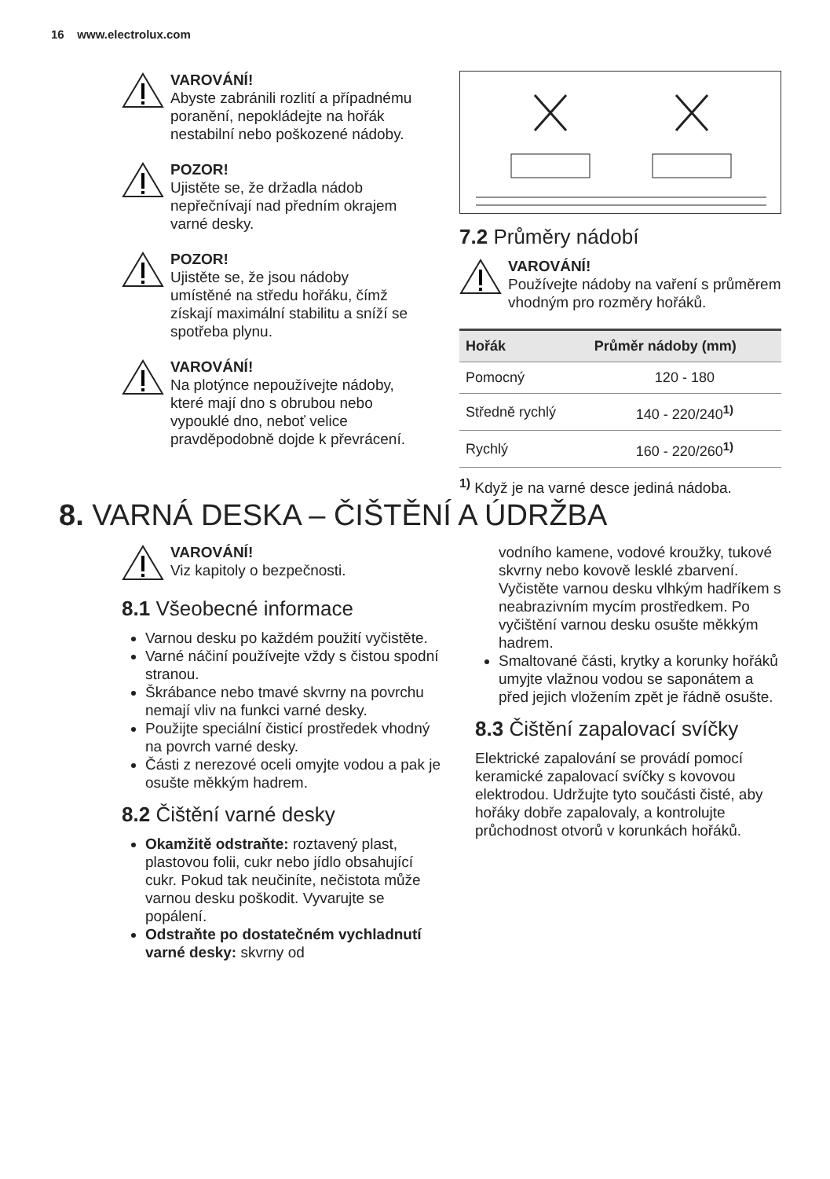16 www.electrolux.com
VAROVÁNÍ!
Abyste zabránili rozlití a případnému poranění, nepokládejte na hořák nestabilní nebo poškozené nádoby.
POZOR!
Ujistěte se, že držadla nádob nepřečnívají nad předním okrajem varné desky.
POZOR!
Ujistěte se, že jsou nádoby umístěné na středu hořáku, čímž získají maximální stabilitu a sníží se spotřeba plynu.
VAROVÁNÍ!
Na plotýnce nepoužívejte nádoby, které mají dno s obrubou nebo vypouklé dno, neboť velice pravděpodobně dojde k převrácení.
7.2 Průměry nádobí
VAROVÁNÍ!
Používejte nádoby na vaření s průměrem vhodným pro rozměry hořáků.
| Hořák | Průměr nádoby (mm) |
| --- | --- |
| Pomocný | 120 - 180 |
| Středně rychlý | 140 - 220/240<sup>1)</sup> |
| Rychlý | 160 - 220/260<sup>1)</sup> |
<sup>1)</sup> Když je na varné desce jediná nádoba.
8. VARNÁ DESKA – ČIŠTĚNÍ A ÚDRŽBA
VAROVÁNÍ!
Viz kapitoly o bezpečnosti.
8.1 Všeobecné informace
Varnou desku po každém použití vyčistěte.
Varné náčiní používejte vždy s čistou spodní stranou.
Škrábance nebo tmavé skvrny na povrchu nemají vliv na funkci varné desky.
Použijte speciální čisticí prostředek vhodný na povrch varné desky.
Části z nerezové oceli omyjte vodou a pak je osušte měkkým hadrem.
8.2 Čištění varné desky
Okamžitě odstraňte: roztavený plast, plastovou folii, cukr nebo jídlo obsahující cukr. Pokud tak neučiníte, nečistota může varnou desku poškodit. Vyvarujte se popálení.
Odstraňte po dostatečném vychladnutí varné desky: skvrny od
vodního kamene, vodové kroužky, tukové skvrny nebo kovově lesklé zbarvení. Vyčistěte varnou desku vlhkým hadříkem s neabrazivním mycím prostředkem. Po vyčištění varnou desku osušte měkkým hadrem.
Smaltované části, krytky a korunky hořáků umyjte vlažnou vodou se saponátem a před jejich vložením zpět je řádně osušte.
8.3 Čištění zapalovací svíčky
Elektrické zapalování se provádí pomocí keramické zapalovací svíčky s kovovou elektrodou. Udržujte tyto součásti čisté, aby hořáky dobře zapalovaly, a kontrolujte průchodnost otvorů v korunkách hořáků.